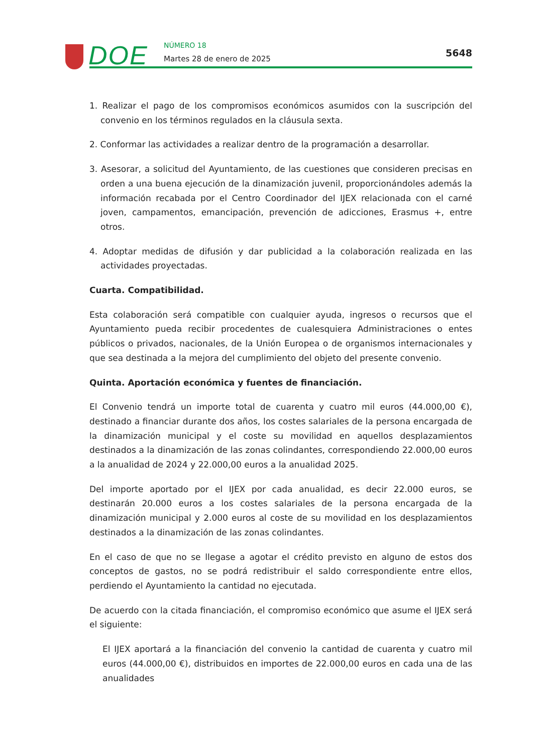DOE NÚMERO 18
Martes 28 de enero de 2025
5648
1. Realizar el pago de los compromisos económicos asumidos con la suscripción del convenio en los términos regulados en la cláusula sexta.
2. Conformar las actividades a realizar dentro de la programación a desarrollar.
3. Asesorar, a solicitud del Ayuntamiento, de las cuestiones que consideren precisas en orden a una buena ejecución de la dinamización juvenil, proporcionándoles además la información recabada por el Centro Coordinador del IJEX relacionada con el carné joven, campamentos, emancipación, prevención de adicciones, Erasmus +, entre otros.
4. Adoptar medidas de difusión y dar publicidad a la colaboración realizada en las actividades proyectadas.
Cuarta. Compatibilidad.
Esta colaboración será compatible con cualquier ayuda, ingresos o recursos que el Ayuntamiento pueda recibir procedentes de cualesquiera Administraciones o entes públicos o privados, nacionales, de la Unión Europea o de organismos internacionales y que sea destinada a la mejora del cumplimiento del objeto del presente convenio.
Quinta. Aportación económica y fuentes de financiación.
El Convenio tendrá un importe total de cuarenta y cuatro mil euros (44.000,00 €), destinado a financiar durante dos años, los costes salariales de la persona encargada de la dinamización municipal y el coste su movilidad en aquellos desplazamientos destinados a la dinamización de las zonas colindantes, correspondiendo 22.000,00 euros a la anualidad de 2024 y 22.000,00 euros a la anualidad 2025.
Del importe aportado por el IJEX por cada anualidad, es decir 22.000 euros, se destinarán 20.000 euros a los costes salariales de la persona encargada de la dinamización municipal y 2.000 euros al coste de su movilidad en los desplazamientos destinados a la dinamización de las zonas colindantes.
En el caso de que no se llegase a agotar el crédito previsto en alguno de estos dos conceptos de gastos, no se podrá redistribuir el saldo correspondiente entre ellos, perdiendo el Ayuntamiento la cantidad no ejecutada.
De acuerdo con la citada financiación, el compromiso económico que asume el IJEX será el siguiente:
El IJEX aportará a la financiación del convenio la cantidad de cuarenta y cuatro mil euros (44.000,00 €), distribuidos en importes de 22.000,00 euros en cada una de las anualidades